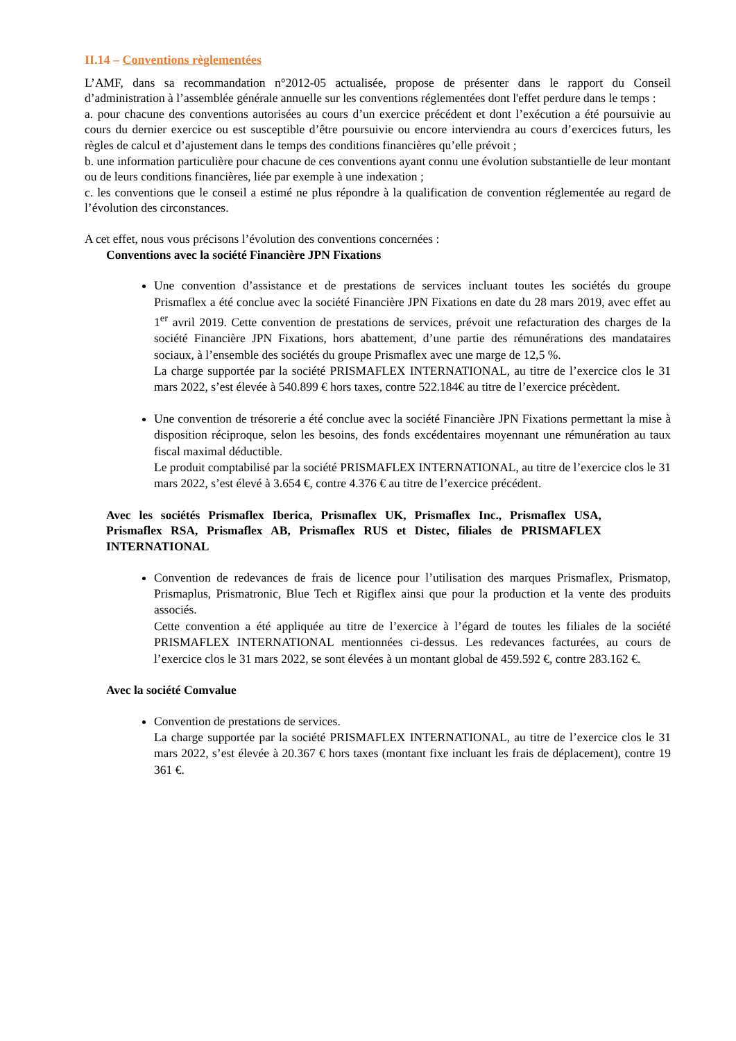II.14 – Conventions règlementées
L’AMF, dans sa recommandation n°2012-05 actualisée, propose de présenter dans le rapport du Conseil d’administration à l’assemblée générale annuelle sur les conventions réglementées dont l'effet perdure dans le temps :
a. pour chacune des conventions autorisées au cours d’un exercice précédent et dont l’exécution a été poursuivie au cours du dernier exercice ou est susceptible d’être poursuivie ou encore interviendra au cours d’exercices futurs, les règles de calcul et d’ajustement dans le temps des conditions financières qu’elle prévoit ;
b. une information particulière pour chacune de ces conventions ayant connu une évolution substantielle de leur montant ou de leurs conditions financières, liée par exemple à une indexation ;
c. les conventions que le conseil a estimé ne plus répondre à la qualification de convention réglementée au regard de l’évolution des circonstances.
A cet effet, nous vous précisons l’évolution des conventions concernées :
Conventions avec la société Financière JPN Fixations
Une convention d’assistance et de prestations de services incluant toutes les sociétés du groupe Prismaflex a été conclue avec la société Financière JPN Fixations en date du 28 mars 2019, avec effet au 1<sup>er</sup> avril 2019. Cette convention de prestations de services, prévoit une refacturation des charges de la société Financière JPN Fixations, hors abattement, d’une partie des rémunérations des mandataires sociaux, à l’ensemble des sociétés du groupe Prismaflex avec une marge de 12,5 %.
La charge supportée par la société PRISMAFLEX INTERNATIONAL, au titre de l’exercice clos le 31 mars 2022, s’est élevée à 540.899 € hors taxes, contre 522.184€ au titre de l’exercice précèdent.
Une convention de trésorerie a été conclue avec la société Financière JPN Fixations permettant la mise à disposition réciproque, selon les besoins, des fonds excédentaires moyennant une rémunération au taux fiscal maximal déductible.
Le produit comptabilisé par la société PRISMAFLEX INTERNATIONAL, au titre de l’exercice clos le 31 mars 2022, s’est élevé à 3.654 €, contre 4.376 € au titre de l’exercice précédent.
Avec les sociétés Prismaflex Iberica, Prismaflex UK, Prismaflex Inc., Prismaflex USA, Prismaflex RSA, Prismaflex AB, Prismaflex RUS et Distec, filiales de PRISMAFLEX INTERNATIONAL
Convention de redevances de frais de licence pour l’utilisation des marques Prismaflex, Prismatop, Prismaplus, Prismatronic, Blue Tech et Rigiflex ainsi que pour la production et la vente des produits associés.
Cette convention a été appliquée au titre de l’exercice à l’égard de toutes les filiales de la société PRISMAFLEX INTERNATIONAL mentionnées ci-dessus. Les redevances facturées, au cours de l’exercice clos le 31 mars 2022, se sont élevées à un montant global de 459.592 €, contre 283.162 €.
Avec la société Comvalue
Convention de prestations de services.
La charge supportée par la société PRISMAFLEX INTERNATIONAL, au titre de l’exercice clos le 31 mars 2022, s’est élevée à 20.367 € hors taxes (montant fixe incluant les frais de déplacement), contre 19 361 €.